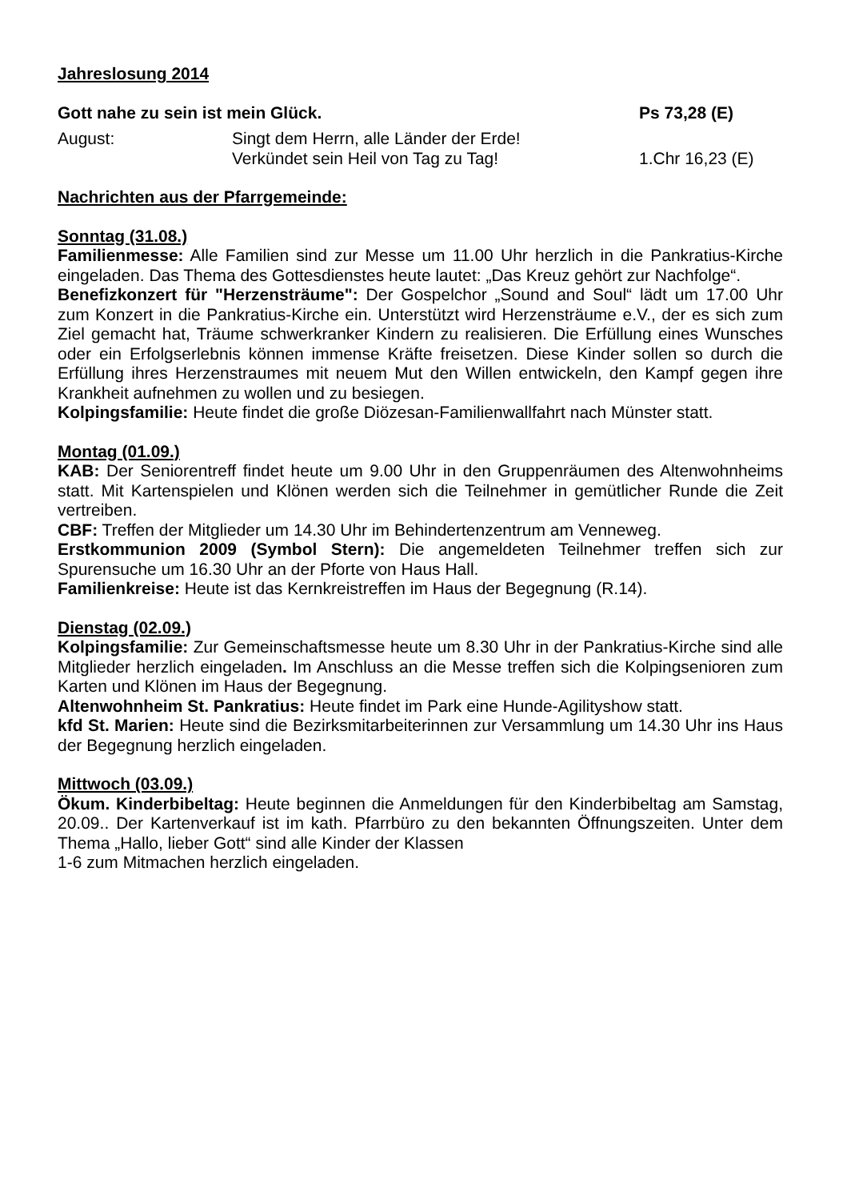Jahreslosung 2014
Gott nahe zu sein ist mein Glück.
Ps 73,28 (E)
August: Singt dem Herrn, alle Länder der Erde!
Verkündet sein Heil von Tag zu Tag!
1.Chr 16,23 (E)
Nachrichten aus der Pfarrgemeinde:
Sonntag (31.08.)
Familienmesse: Alle Familien sind zur Messe um 11.00 Uhr herzlich in die Pankratius-Kirche eingeladen. Das Thema des Gottesdienstes heute lautet: „Das Kreuz gehört zur Nachfolge“.
Benefizkonzert für "Herzensträume": Der Gospelchor „Sound and Soul“ lädt um 17.00 Uhr zum Konzert in die Pankratius-Kirche ein. Unterstützt wird Herzensträume e.V., der es sich zum Ziel gemacht hat, Träume schwerkranker Kindern zu realisieren. Die Erfüllung eines Wunsches oder ein Erfolgserlebnis können immense Kräfte freisetzen. Diese Kinder sollen so durch die Erfüllung ihres Herzenstraumes mit neuem Mut den Willen entwickeln, den Kampf gegen ihre Krankheit aufnehmen zu wollen und zu besiegen.
Kolpingsfamilie: Heute findet die große Diözesan-Familienwallfahrt nach Münster statt.
Montag (01.09.)
KAB: Der Seniorentreff findet heute um 9.00 Uhr in den Gruppenräumen des Altenwohnheims statt. Mit Kartenspielen und Klönen werden sich die Teilnehmer in gemütlicher Runde die Zeit vertreiben.
CBF: Treffen der Mitglieder um 14.30 Uhr im Behindertenzentrum am Venneweg.
Erstkommunion 2009 (Symbol Stern): Die angemeldeten Teilnehmer treffen sich zur Spurensuche um 16.30 Uhr an der Pforte von Haus Hall.
Familienkreise: Heute ist das Kernkreistreffen im Haus der Begegnung (R.14).
Dienstag (02.09.)
Kolpingsfamilie: Zur Gemeinschaftsmesse heute um 8.30 Uhr in der Pankratius-Kirche sind alle Mitglieder herzlich eingeladen. Im Anschluss an die Messe treffen sich die Kolpingsenioren zum Karten und Klönen im Haus der Begegnung.
Altenwohnheim St. Pankratius: Heute findet im Park eine Hunde-Agilityshow statt.
kfd St. Marien: Heute sind die Bezirksmitarbeiterinnen zur Versammlung um 14.30 Uhr ins Haus der Begegnung herzlich eingeladen.
Mittwoch (03.09.)
Ökum. Kinderbibeltag: Heute beginnen die Anmeldungen für den Kinderbibeltag am Samstag, 20.09.. Der Kartenverkauf ist im kath. Pfarrbüro zu den bekannten Öffnungszeiten. Unter dem Thema „Hallo, lieber Gott“ sind alle Kinder der Klassen
1-6 zum Mitmachen herzlich eingeladen.